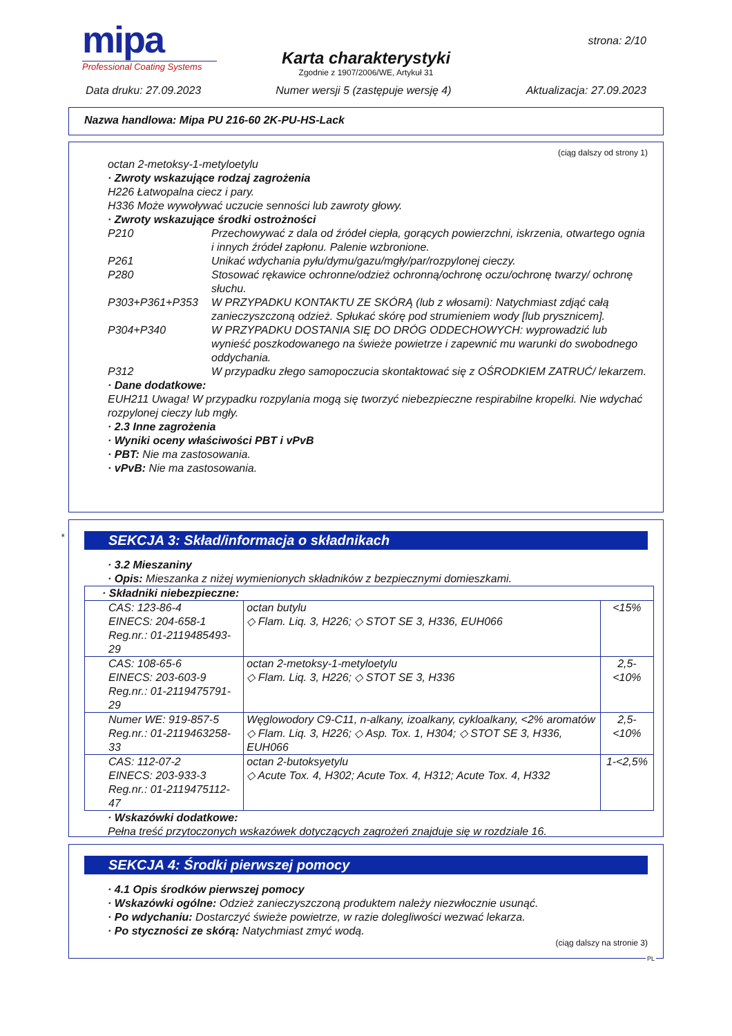mipa
Professional Coating Systems
strona: 2/10
Karta charakterystyki
Zgodnie z 1907/2006/WE, Artykuł 31
Data druku: 27.09.2023 Numer wersji 5 (zastępuje wersję 4) Aktualizacja: 27.09.2023
Nazwa handlowa: Mipa PU 216-60 2K-PU-HS-Lack
(ciąg dalszy od strony 1)
octan 2-metoksy-1-metyloetylu
· Zwroty wskazujące rodzaj zagrożenia
H226 Łatwopalna ciecz i pary.
H336 Może wywoływać uczucie senności lub zawroty głowy.
· Zwroty wskazujące środki ostrożności
P210 Przechowywać z dala od źródeł ciepła, gorących powierzchni, iskrzenia, otwartego ognia i innych źródeł zapłonu. Palenie wzbronione.
P261 Unikać wdychania pyłu/dymu/gazu/mgły/par/rozpylonej cieczy.
P280 Stosować rękawice ochronne/odzież ochronną/ochronę oczu/ochronę twarzy/ ochronę słuchu.
P303+P361+P353 W PRZYPADKU KONTAKTU ZE SKÓRĄ (lub z włosami): Natychmiast zdjąć całą zanieczyszczoną odzież. Spłukać skórę pod strumieniem wody [lub prysznicem].
P304+P340 W PRZYPADKU DOSTANIA SIĘ DO DRÓG ODDECHOWYCH: wyprowadzić lub wynieść poszkodowanego na świeże powietrze i zapewnić mu warunki do swobodnego oddychania.
P312 W przypadku złego samopoczucia skontaktować się z OŚRODKIEM ZATRUĆ/ lekarzem.
· Dane dodatkowe:
EUH211 Uwaga! W przypadku rozpylania mogą się tworzyć niebezpieczne respirabilne kropelki. Nie wdychać rozpylonej cieczy lub mgły.
· 2.3 Inne zagrożenia
· Wyniki oceny właściwości PBT i vPvB
· PBT: Nie ma zastosowania.
· vPvB: Nie ma zastosowania.
*
SEKCJA 3: Skład/informacja o składnikach
· 3.2 Mieszaniny
· Opis: Mieszanka z niżej wymienionych składników z bezpiecznymi domieszkami.
| · Składniki niebezpieczne: | | |
| CAS: 123-86-4 EINECS: 204-658-1 Reg.nr.: 01-2119485493-29 | octan butylu ◇ Flam. Liq. 3, H226; ◇ STOT SE 3, H336, EUH066 | <15% |
| CAS: 108-65-6 EINECS: 203-603-9 Reg.nr.: 01-2119475791-29 | octan 2-metoksy-1-metyloetylu ◇ Flam. Liq. 3, H226; ◇ STOT SE 3, H336 | 2,5-<10% |
| Numer WE: 919-857-5 Reg.nr.: 01-2119463258-33 | Węglowodory C9-C11, n-alkany, izoalkany, cykloalkany, <2% aromatów ◇ Flam. Liq. 3, H226; ◇ Asp. Tox. 1, H304; ◇ STOT SE 3, H336, EUH066 | 2,5-<10% |
| CAS: 112-07-2 EINECS: 203-933-3 Reg.nr.: 01-2119475112-47 | octan 2-butoksyetylu ◇ Acute Tox. 4, H302; Acute Tox. 4, H312; Acute Tox. 4, H332 | 1-<2,5% |
· Wskazówki dodatkowe:
Pełna treść przytoczonych wskazówek dotyczących zagrożeń znajduje się w rozdziale 16.
SEKCJA 4: Środki pierwszej pomocy
· 4.1 Opis środków pierwszej pomocy
· Wskazówki ogólne: Odzież zanieczyszczoną produktem należy niezwłocznie usunąć.
· Po wdychaniu: Dostarczyć świeże powietrze, w razie dolegliwości wezwać lekarza.
· Po styczności ze skórą: Natychmiast zmyć wodą.
(ciąg dalszy na stronie 3)
PL